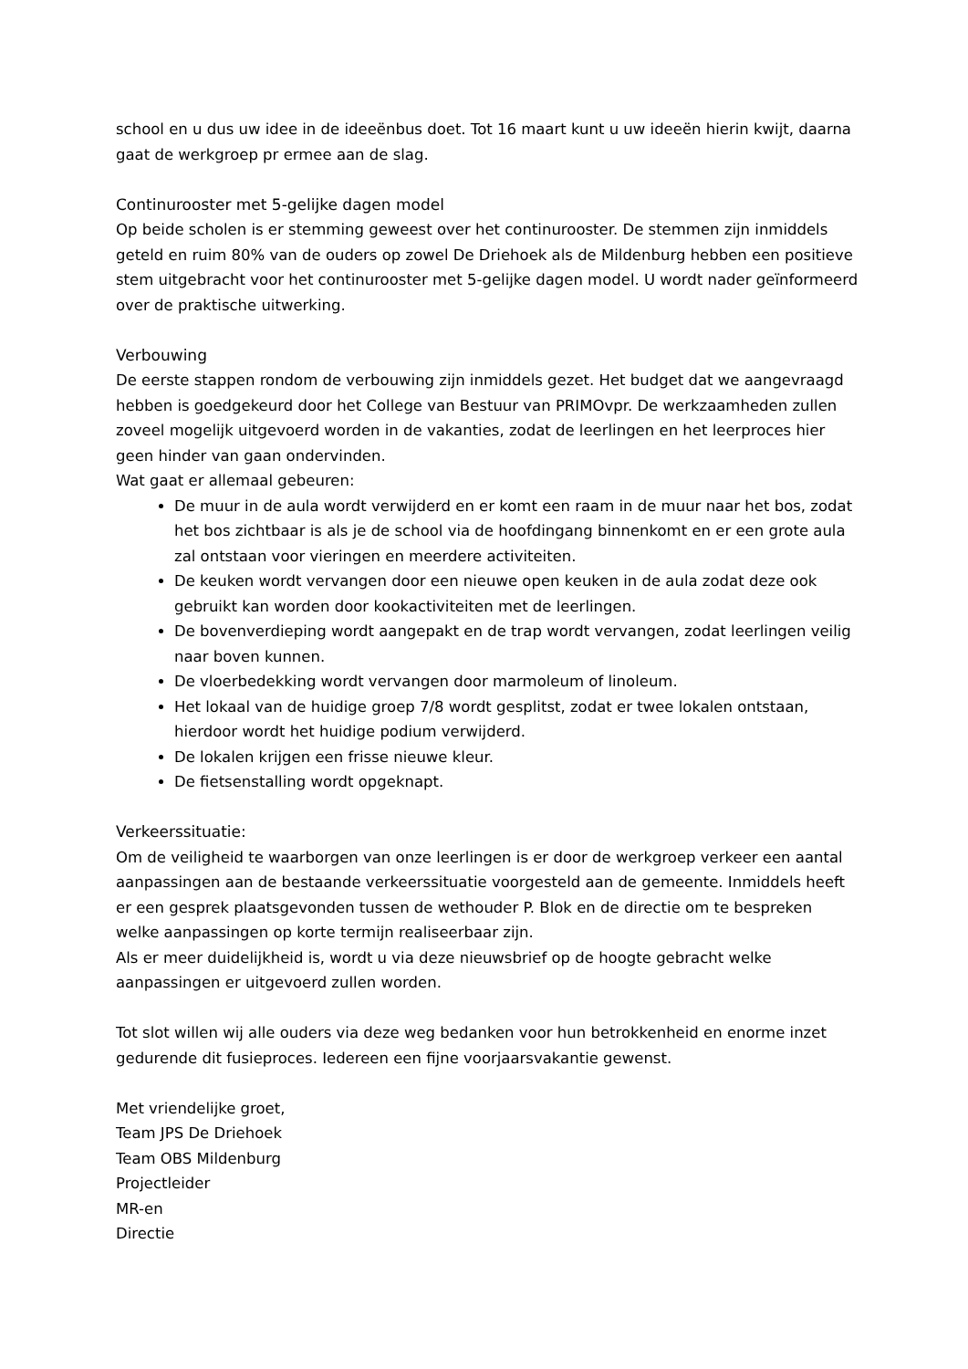school en u dus uw idee in de ideeënbus doet. Tot 16 maart kunt u uw ideeën hierin kwijt, daarna gaat de werkgroep pr ermee aan de slag.
Continurooster met 5-gelijke dagen model
Op beide scholen is er stemming geweest over het continurooster. De stemmen zijn inmiddels geteld en ruim 80% van de ouders op zowel De Driehoek als de Mildenburg hebben een positieve stem uitgebracht voor het continurooster met 5-gelijke dagen model. U wordt nader geïnformeerd over de praktische uitwerking.
Verbouwing
De eerste stappen rondom de verbouwing zijn inmiddels gezet. Het budget dat we aangevraagd hebben is goedgekeurd door het College van Bestuur van PRIMOvpr. De werkzaamheden zullen zoveel mogelijk uitgevoerd worden in de vakanties, zodat de leerlingen en het leerproces hier geen hinder van gaan ondervinden.
Wat gaat er allemaal gebeuren:
De muur in de aula wordt verwijderd en er komt een raam in de muur naar het bos, zodat het bos zichtbaar is als je de school via de hoofdingang binnenkomt en er een grote aula zal ontstaan voor vieringen en meerdere activiteiten.
De keuken wordt vervangen door een nieuwe open keuken in de aula zodat deze ook gebruikt kan worden door kookactiviteiten met de leerlingen.
De bovenverdieping wordt aangepakt en de trap wordt vervangen, zodat leerlingen veilig naar boven kunnen.
De vloerbedekking wordt vervangen door marmoleum of linoleum.
Het lokaal van de huidige groep 7/8 wordt gesplitst, zodat er twee lokalen ontstaan, hierdoor wordt het huidige podium verwijderd.
De lokalen krijgen een frisse nieuwe kleur.
De fietsenstalling wordt opgeknapt.
Verkeerssituatie:
Om de veiligheid te waarborgen van onze leerlingen is er door de werkgroep verkeer een aantal aanpassingen aan de bestaande verkeerssituatie voorgesteld aan de gemeente. Inmiddels heeft er een gesprek plaatsgevonden tussen de wethouder P. Blok en de directie om te bespreken welke aanpassingen op korte termijn realiseerbaar zijn.
Als er meer duidelijkheid is, wordt u via deze nieuwsbrief op de hoogte gebracht welke aanpassingen er uitgevoerd zullen worden.
Tot slot willen wij alle ouders via deze weg bedanken voor hun betrokkenheid en enorme inzet gedurende dit fusieproces. Iedereen een fijne voorjaarsvakantie gewenst.
Met vriendelijke groet,
Team JPS De Driehoek
Team OBS Mildenburg
Projectleider
MR-en
Directie